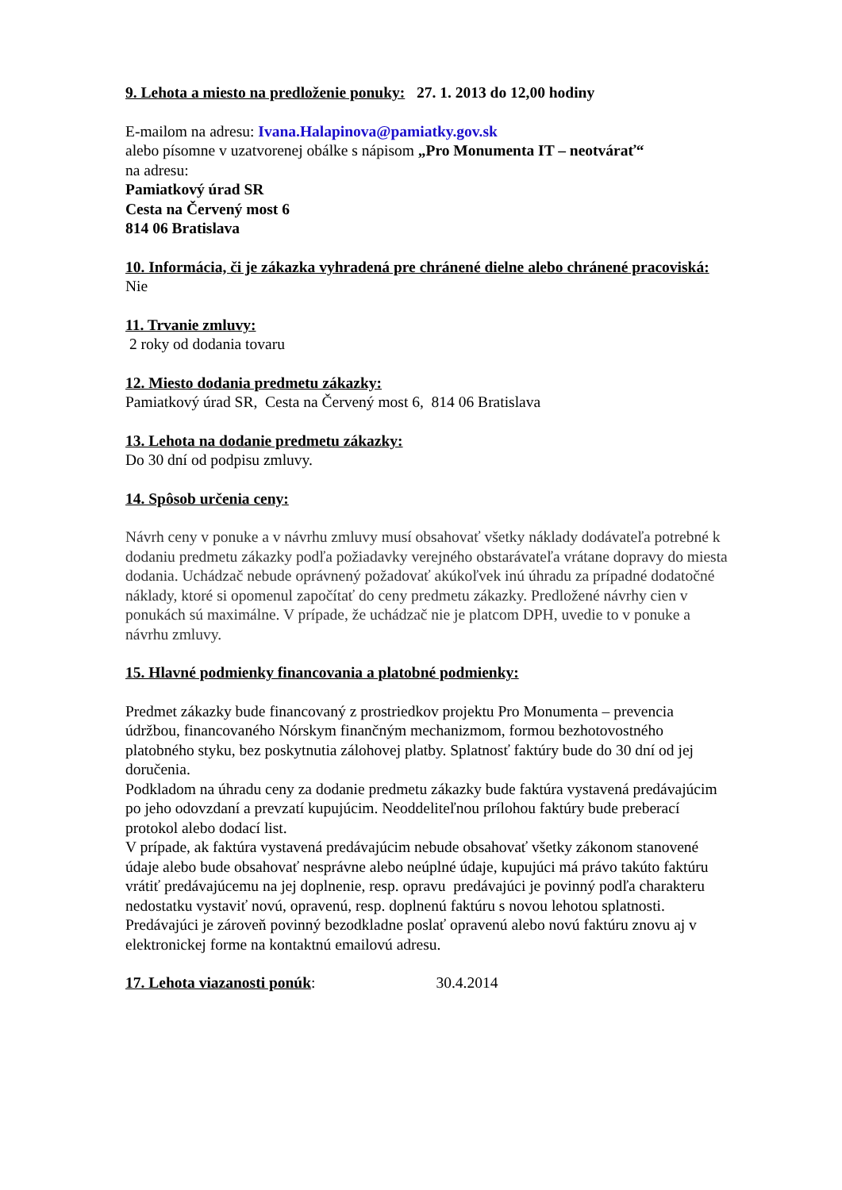9. Lehota a miesto na predloženie ponuky: 27. 1. 2013 do 12,00 hodiny
E-mailom na adresu: Ivana.Halapinova@pamiatky.gov.sk
alebo písomne v uzatvorenej obálke s nápisom „Pro Monumenta IT – neotvárať“
na adresu:
Pamiatkový úrad SR
Cesta na Červený most 6
814 06 Bratislava
10. Informácia, či je zákazka vyhradená pre chránené dielne alebo chránené pracoviská:
Nie
11. Trvanie zmluvy:
2 roky od dodania tovaru
12. Miesto dodania predmetu zákazky:
Pamiatkový úrad SR, Cesta na Červený most 6, 814 06 Bratislava
13. Lehota na dodanie predmetu zákazky:
Do 30 dní od podpisu zmluvy.
14. Spôsob určenia ceny:
Návrh ceny v ponuke a v návrhu zmluvy musí obsahovať všetky náklady dodávateľa potrebné k dodaniu predmetu zákazky podľa požiadavky verejného obstarávateľa vrátane dopravy do miesta dodania. Uchádzač nebude oprávnený požadovať akúkoľvek inú úhradu za prípadné dodatočné náklady, ktoré si opomenul započítať do ceny predmetu zákazky. Predložené návrhy cien v ponukách sú maximálne. V prípade, že uchádzač nie je platcom DPH, uvedie to v ponuke a návrhu zmluvy.
15. Hlavné podmienky financovania a platobné podmienky:
Predmet zákazky bude financovaný z prostriedkov projektu Pro Monumenta – prevencia údržbou, financovaného Nórskym finančným mechanizmom, formou bezhotovostného platobného styku, bez poskytnutia zálohovej platby. Splatnosť faktúry bude do 30 dní od jej doručenia.
Podkladom na úhradu ceny za dodanie predmetu zákazky bude faktúra vystavená predávajúcim po jeho odovzdaní a prevzatí kupujúcim. Neoddeliteľnou prílohou faktúry bude preberací protokol alebo dodací list.
V prípade, ak faktúra vystavená predávajúcim nebude obsahovať všetky zákonom stanovené údaje alebo bude obsahovať nesprávne alebo neúplné údaje, kupujúci má právo takúto faktúru vrátiť predávajúcemu na jej doplnenie, resp. opravu predávajúci je povinný podľa charakteru nedostatku vystaviť novú, opravenú, resp. doplnenú faktúru s novou lehotou splatnosti. Predávajúci je zároveň povinný bezodkladne poslať opravenú alebo novú faktúru znovu aj v elektronickej forme na kontaktnú emailovú adresu.
17. Lehota viazanosti ponúk: 30.4.2014